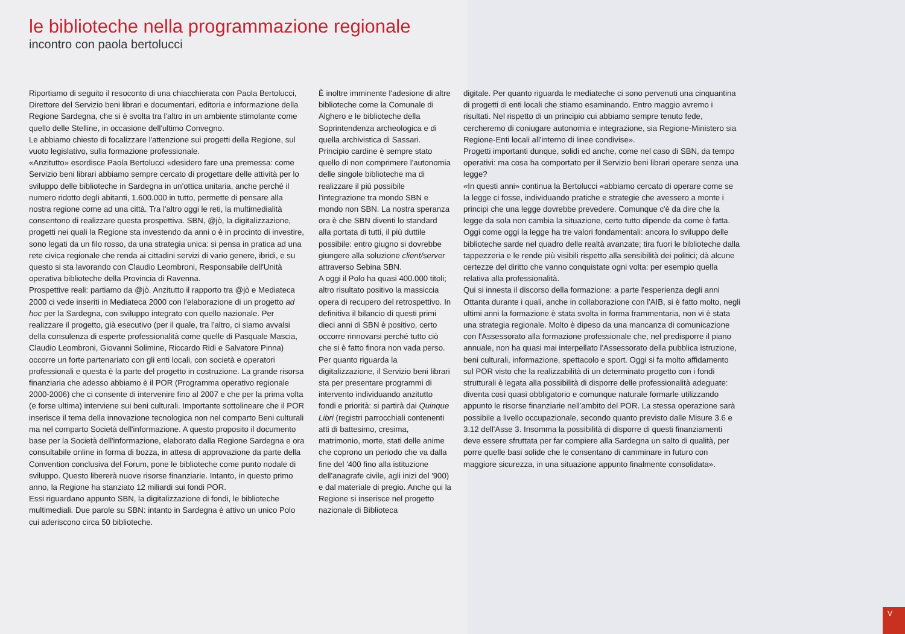le biblioteche nella programmazione regionale
incontro con paola bertolucci
Riportiamo di seguito il resoconto di una chiacchierata con Paola Bertolucci, Direttore del Servizio beni librari e documentari, editoria e informazione della Regione Sardegna, che si è svolta tra l'altro in un ambiente stimolante come quello delle Stelline, in occasione dell'ultimo Convegno.
Le abbiamo chiesto di focalizzare l'attenzione sui progetti della Regione, sul vuoto legislativo, sulla formazione professionale.
«Anzitutto» esordisce Paola Bertolucci «desidero fare una premessa: come Servizio beni librari abbiamo sempre cercato di progettare delle attività per lo sviluppo delle biblioteche in Sardegna in un'ottica unitaria, anche perché il numero ridotto degli abitanti, 1.600.000 in tutto, permette di pensare alla nostra regione come ad una città. Tra l'altro oggi le reti, la multimedialità consentono di realizzare questa prospettiva. SBN, @jò, la digitalizzazione, progetti nei quali la Regione sta investendo da anni o è in procinto di investire, sono legati da un filo rosso, da una strategia unica: si pensa in pratica ad una rete civica regionale che renda ai cittadini servizi di vario genere, ibridi, e su questo si sta lavorando con Claudio Leombroni, Responsabile dell'Unità operativa biblioteche della Provincia di Ravenna.
Prospettive reali: partiamo da @jò. Anzitutto il rapporto tra @jò e Mediateca 2000 ci vede inseriti in Mediateca 2000 con l'elaborazione di un progetto ad hoc per la Sardegna, con sviluppo integrato con quello nazionale. Per realizzare il progetto, già esecutivo (per il quale, tra l'altro, ci siamo avvalsi della consulenza di esperte professionalità come quelle di Pasquale Mascia, Claudio Leombroni, Giovanni Solimine, Riccardo Ridi e Salvatore Pinna) occorre un forte partenariato con gli enti locali, con società e operatori professionali e questa è la parte del progetto in costruzione. La grande risorsa finanziaria che adesso abbiamo è il POR (Programma operativo regionale 2000-2006) che ci consente di intervenire fino al 2007 e che per la prima volta (e forse ultima) interviene sui beni culturali. Importante sottolineare che il POR inserisce il tema della innovazione tecnologica non nel comparto Beni culturali ma nel comparto Società dell'informazione. A questo proposito il documento base per la Società dell'informazione, elaborato dalla Regione Sardegna e ora consultabile online in forma di bozza, in attesa di approvazione da parte della Convention conclusiva del Forum, pone le biblioteche come punto nodale di sviluppo. Questo libererà nuove risorse finanziarie. Intanto, in questo primo anno, la Regione ha stanziato 12 miliardi sui fondi POR.
Essi riguardano appunto SBN, la digitalizzazione di fondi, le biblioteche multimediali. Due parole su SBN: intanto in Sardegna è attivo un unico Polo cui aderiscono circa 50 biblioteche.
È inoltre imminente l'adesione di altre biblioteche come la Comunale di Alghero e le biblioteche della Soprintendenza archeologica e di quella archivistica di Sassari. Principio cardine è sempre stato quello di non comprimere l'autonomia delle singole biblioteche ma di realizzare il più possibile l'integrazione tra mondo SBN e mondo non SBN. La nostra speranza ora è che SBN diventi lo standard alla portata di tutti, il più duttile possibile: entro giugno si dovrebbe giungere alla soluzione client/server attraverso Sebina SBN.
A oggi il Polo ha quasi 400.000 titoli; altro risultato positivo la massiccia opera di recupero del retrospettivo. In definitiva il bilancio di questi primi dieci anni di SBN è positivo, certo occorre rinnovarsi perché tutto ciò che si è fatto finora non vada perso.
Per quanto riguarda la digitalizzazione, il Servizio beni librari sta per presentare programmi di intervento individuando anzitutto fondi e priorità: si partirà dai Quinque Libri (registri parrocchiali contenenti atti di battesimo, cresima, matrimonio, morte, stati delle anime che coprono un periodo che va dalla fine del '400 fino alla istituzione dell'anagrafe civile, agli inizi del '900) e dal materiale di pregio. Anche qui la Regione si inserisce nel progetto nazionale di Biblioteca
digitale. Per quanto riguarda le mediateche ci sono pervenuti una cinquantina di progetti di enti locali che stiamo esaminando. Entro maggio avremo i risultati. Nel rispetto di un principio cui abbiamo sempre tenuto fede, cercheremo di coniugare autonomia e integrazione, sia Regione-Ministero sia Regione-Enti locali all'interno di linee condivise».
Progetti importanti dunque, solidi ed anche, come nel caso di SBN, da tempo operativi: ma cosa ha comportato per il Servizio beni librari operare senza una legge?
«In questi anni» continua la Bertolucci «abbiamo cercato di operare come se la legge ci fosse, individuando pratiche e strategie che avessero a monte i principi che una legge dovrebbe prevedere. Comunque c'è da dire che la legge da sola non cambia la situazione, certo tutto dipende da come è fatta. Oggi come oggi la legge ha tre valori fondamentali: ancora lo sviluppo delle biblioteche sarde nel quadro delle realtà avanzate; tira fuori le biblioteche dalla tappezzeria e le rende più visibili rispetto alla sensibilità dei politici; dà alcune certezze del diritto che vanno conquistate ogni volta: per esempio quella relativa alla professionalità.
Qui si innesta il discorso della formazione: a parte l'esperienza degli anni Ottanta durante i quali, anche in collaborazione con l'AIB, si è fatto molto, negli ultimi anni la formazione è stata svolta in forma frammentaria, non vi è stata una strategia regionale. Molto è dipeso da una mancanza di comunicazione con l'Assessorato alla formazione professionale che, nel predisporre il piano annuale, non ha quasi mai interpellato l'Assessorato della pubblica istruzione, beni culturali, informazione, spettacolo e sport. Oggi si fa molto affidamento sul POR visto che la realizzabilità di un determinato progetto con i fondi strutturali è legata alla possibilità di disporre delle professionalità adeguate: diventa così quasi obbligatorio e comunque naturale formarle utilizzando appunto le risorse finanziarie nell'ambito del POR. La stessa operazione sarà possibile a livello occupazionale, secondo quanto previsto dalle Misure 3.6 e 3.12 dell'Asse 3. Insomma la possibilità di disporre di questi finanziamenti deve essere sfruttata per far compiere alla Sardegna un salto di qualità, per porre quelle basi solide che le consentano di camminare in futuro con maggiore sicurezza, in una situazione appunto finalmente consolidata».
V